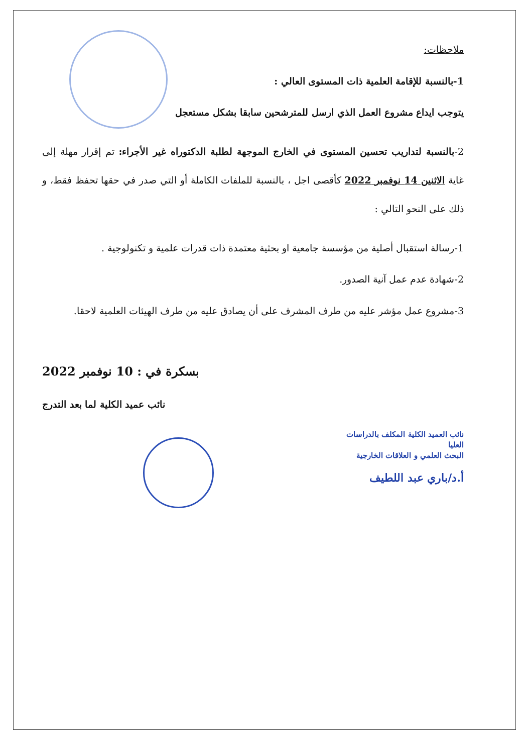ملاحظات:
1-بالنسبة للإقامة العلمية ذات المستوى العالي :
يتوجب ايداع مشروع العمل الذي ارسل للمترشحين سابقا بشكل مستعجل
2-بالنسبة لتداريب تحسين المستوى في الخارج الموجهة لطلبة الدكتوراه غير الأجراء: تم إقرار مهلة إلى غاية الاثنين 14 نوفمبر 2022 كأقصى اجل ، بالنسبة للملفات الكاملة أو التي صدر في حقها تحفظ فقط، و ذلك على النحو التالي :
1-رسالة استقبال أصلية من مؤسسة جامعية او بحثية معتمدة ذات قدرات علمية و تكنولوجية .
2-شهادة عدم عمل آنية الصدور.
3-مشروع عمل مؤشر عليه من طرف المشرف على أن يصادق عليه من طرف الهيئات العلمية لاحقا.
بسكرة في : 10 نوفمبر 2022
نائب عميد الكلية لما بعد التدرج
نائب العميد الكلية المكلف بالدراسات العليا
البحث العلمي و العلاقات الخارجية
أ.د/باري عبد اللطيف